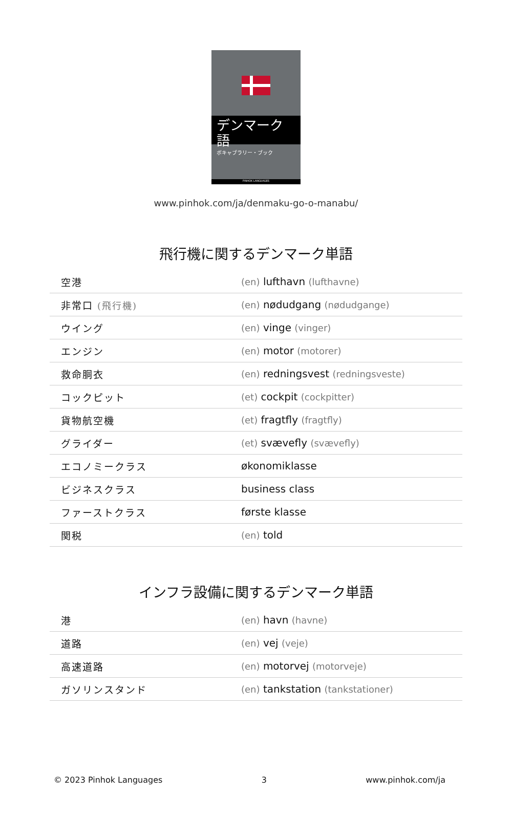デンマーク語
ボキャブラリー・ブック
PINHOK LANGUAGES
www.pinhok.com/ja/denmaku-go-o-manabu/
飛行機に関するデンマーク単語
| 空港 | (en) lufthavn (lufthavne) |
| 非常口 (飛行機) | (en) nødudgang (nødudgange) |
| ウイング | (en) vinge (vinger) |
| エンジン | (en) motor (motorer) |
| 救命胴衣 | (en) redningsvest (redningsveste) |
| コックピット | (et) cockpit (cockpitter) |
| 貨物航空機 | (et) fragtfly (fragtfly) |
| グライダー | (et) svævefly (svævefly) |
| エコノミークラス | økonomiklasse |
| ビジネスクラス | business class |
| ファーストクラス | første klasse |
| 関税 | (en) told |
インフラ設備に関するデンマーク単語
| 港 | (en) havn (havne) |
| 道路 | (en) vej (veje) |
| 高速道路 | (en) motorvej (motorveje) |
| ガソリンスタンド | (en) tankstation (tankstationer) |
© 2023 Pinhok Languages 3 www.pinhok.com/ja